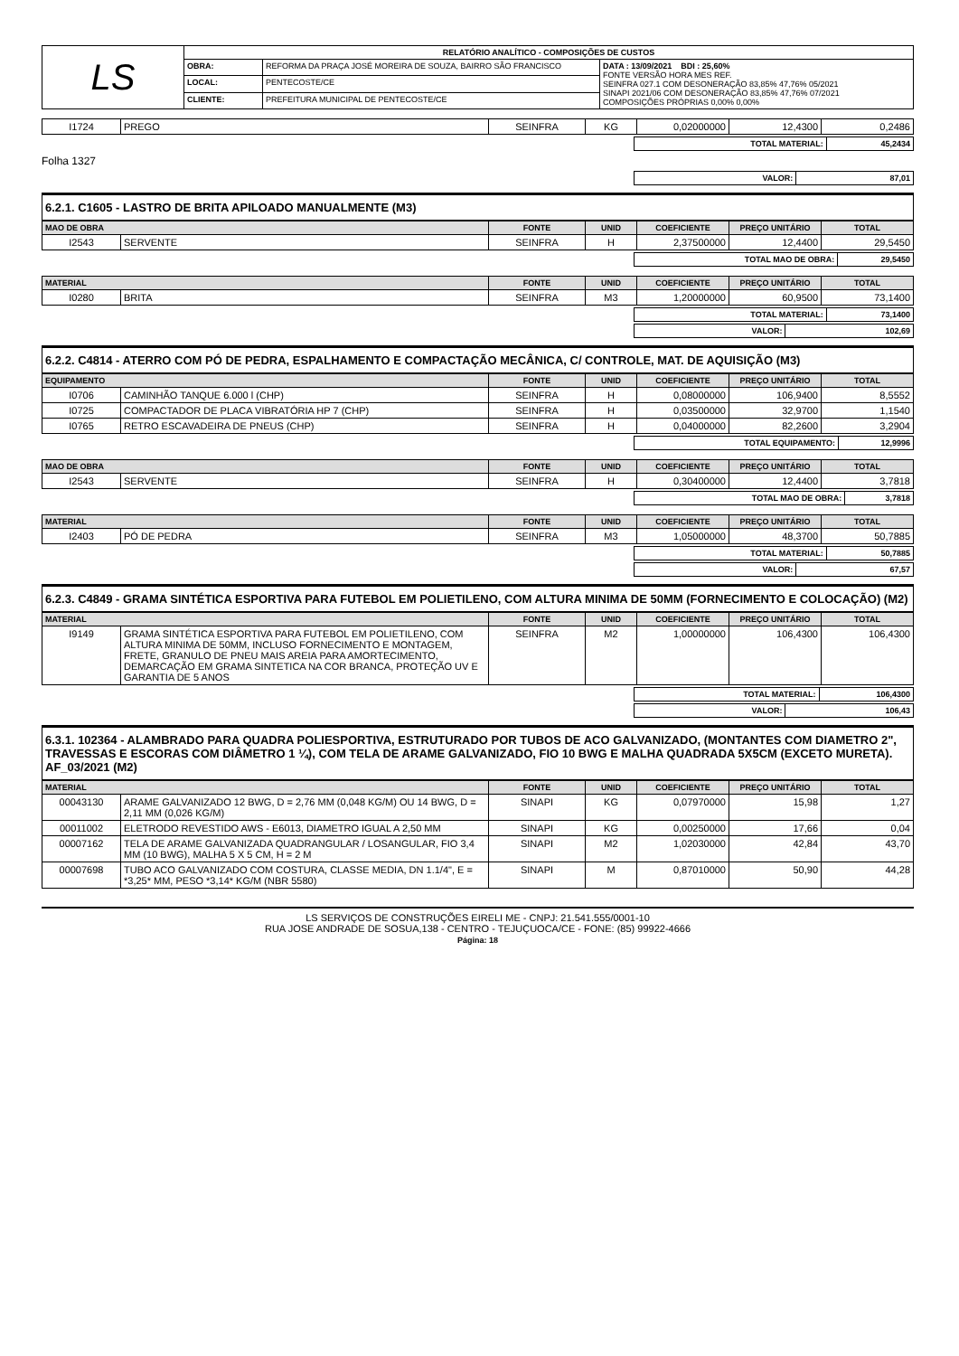| LS | RELATÓRIO ANALÍTICO - COMPOSIÇÕES DE CUSTOS | | |
| | OBRA: | REFORMA DA PRAÇA JOSÉ MOREIRA DE SOUZA, BAIRRO SÃO FRANCISCO | DATA : 13/09/2021 BDI : 25,60% FONTE VERSÃO HORA MES REF. SEINFRA 027.1 COM DESONERAÇÃO 83,85% 47,76% 05/2021 SINAPI 2021/06 COM DESONERAÇÃO 83,85% 47,76% 07/2021 COMPOSIÇÕES PRÓPRIAS 0,00% 0,00% |
| | LOCAL: | PENTECOSTE/CE | |
| | CLIENTE: | PREFEITURA MUNICIPAL DE PENTECOSTE/CE | |
| I1724 | PREGO | SEINFRA | KG | 0,02000000 | 12,4300 | 0,2486 |
| TOTAL MATERIAL: | 45,2434 |
Folha 1327
| VALOR: | 87,01 |
6.2.1. C1605 - LASTRO DE BRITA APILOADO MANUALMENTE (M3)
| MAO DE OBRA | | FONTE | UNID | COEFICIENTE | PREÇO UNITÁRIO | TOTAL |
| --- | --- | --- | --- | --- | --- | --- |
| I2543 | SERVENTE | SEINFRA | H | 2,37500000 | 12,4400 | 29,5450 |
| TOTAL MAO DE OBRA: | 29,5450 |
| MATERIAL | | FONTE | UNID | COEFICIENTE | PREÇO UNITÁRIO | TOTAL |
| --- | --- | --- | --- | --- | --- | --- |
| I0280 | BRITA | SEINFRA | M3 | 1,20000000 | 60,9500 | 73,1400 |
| TOTAL MATERIAL: | 73,1400 |
| VALOR: | 102,69 |
6.2.2. C4814 - ATERRO COM PÓ DE PEDRA, ESPALHAMENTO E COMPACTAÇÃO MECÂNICA, C/ CONTROLE, MAT. DE AQUISIÇÃO (M3)
| EQUIPAMENTO | | FONTE | UNID | COEFICIENTE | PREÇO UNITÁRIO | TOTAL |
| --- | --- | --- | --- | --- | --- | --- |
| I0706 | CAMINHÃO TANQUE 6.000 l (CHP) | SEINFRA | H | 0,08000000 | 106,9400 | 8,5552 |
| I0725 | COMPACTADOR DE PLACA VIBRATÓRIA HP 7 (CHP) | SEINFRA | H | 0,03500000 | 32,9700 | 1,1540 |
| I0765 | RETRO ESCAVADEIRA DE PNEUS (CHP) | SEINFRA | H | 0,04000000 | 82,2600 | 3,2904 |
| TOTAL EQUIPAMENTO: | 12,9996 |
| MAO DE OBRA | | FONTE | UNID | COEFICIENTE | PREÇO UNITÁRIO | TOTAL |
| --- | --- | --- | --- | --- | --- | --- |
| I2543 | SERVENTE | SEINFRA | H | 0,30400000 | 12,4400 | 3,7818 |
| TOTAL MAO DE OBRA: | 3,7818 |
| MATERIAL | | FONTE | UNID | COEFICIENTE | PREÇO UNITÁRIO | TOTAL |
| --- | --- | --- | --- | --- | --- | --- |
| I2403 | PÓ DE PEDRA | SEINFRA | M3 | 1,05000000 | 48,3700 | 50,7885 |
| TOTAL MATERIAL: | 50,7885 |
| VALOR: | 67,57 |
6.2.3. C4849 - GRAMA SINTÉTICA ESPORTIVA PARA FUTEBOL EM POLIETILENO, COM ALTURA MINIMA DE 50MM (FORNECIMENTO E COLOCAÇÃO) (M2)
| MATERIAL | | FONTE | UNID | COEFICIENTE | PREÇO UNITÁRIO | TOTAL |
| --- | --- | --- | --- | --- | --- | --- |
| I9149 | GRAMA SINTÉTICA ESPORTIVA PARA FUTEBOL EM POLIETILENO, COM ALTURA MINIMA DE 50MM, INCLUSO FORNECIMENTO E MONTAGEM, FRETE, GRANULO DE PNEU MAIS AREIA PARA AMORTECIMENTO, DEMARCAÇÃO EM GRAMA SINTETICA NA COR BRANCA, PROTEÇÃO UV E GARANTIA DE 5 ANOS | SEINFRA | M2 | 1,00000000 | 106,4300 | 106,4300 |
| TOTAL MATERIAL: | 106,4300 |
| VALOR: | 106,43 |
6.3.1. 102364 - ALAMBRADO PARA QUADRA POLIESPORTIVA, ESTRUTURADO POR TUBOS DE ACO GALVANIZADO, (MONTANTES COM DIAMETRO 2", TRAVESSAS E ESCORAS COM DIÂMETRO 1 ¼), COM TELA DE ARAME GALVANIZADO, FIO 10 BWG E MALHA QUADRADA 5X5CM (EXCETO MURETA). AF_03/2021 (M2)
| MATERIAL | | FONTE | UNID | COEFICIENTE | PREÇO UNITÁRIO | TOTAL |
| --- | --- | --- | --- | --- | --- | --- |
| 00043130 | ARAME GALVANIZADO 12 BWG, D = 2,76 MM (0,048 KG/M) OU 14 BWG, D = 2,11 MM (0,026 KG/M) | SINAPI | KG | 0,07970000 | 15,98 | 1,27 |
| 00011002 | ELETRODO REVESTIDO AWS - E6013, DIAMETRO IGUAL A 2,50 MM | SINAPI | KG | 0,00250000 | 17,66 | 0,04 |
| 00007162 | TELA DE ARAME GALVANIZADA QUADRANGULAR / LOSANGULAR, FIO 3,4 MM (10 BWG), MALHA 5 X 5 CM, H = 2 M | SINAPI | M2 | 1,02030000 | 42,84 | 43,70 |
| 00007698 | TUBO ACO GALVANIZADO COM COSTURA, CLASSE MEDIA, DN 1.1/4", E = *3,25* MM, PESO *3,14* KG/M (NBR 5580) | SINAPI | M | 0,87010000 | 50,90 | 44,28 |
LS SERVIÇOS DE CONSTRUÇÕES EIRELI ME - CNPJ: 21.541.555/0001-10
RUA JOSE ANDRADE DE SOSUA,138 - CENTRO - TEJUÇUOCA/CE - FONE: (85) 99922-4666
Página: 18